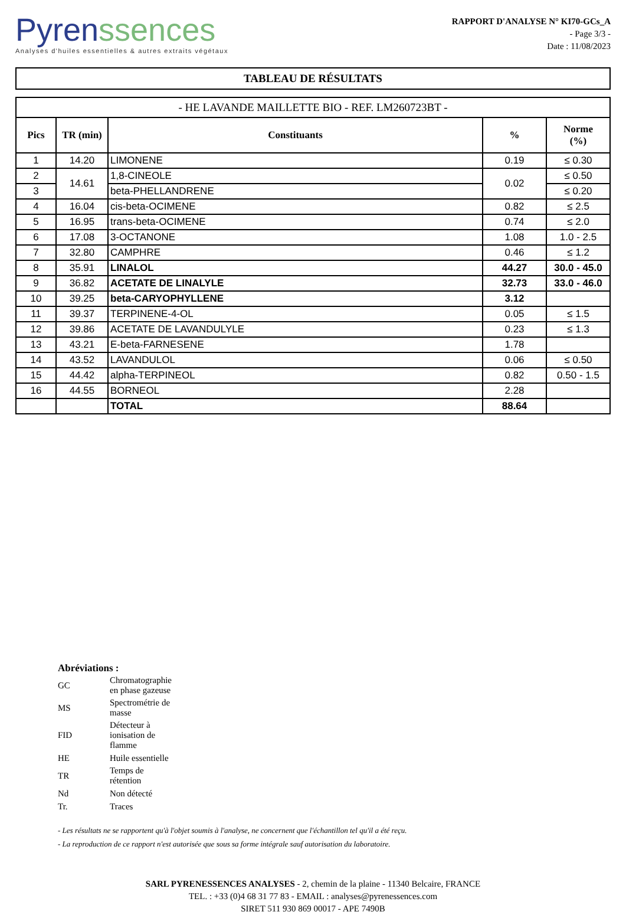Pyren ssences
Analyses d'huiles essentielles & autres extraits végétaux
RAPPORT D'ANALYSE N° KI70-GCs_A
- Page 3/3 -
Date : 11/08/2023
TABLEAU DE RÉSULTATS
| - HE LAVANDE MAILLETTE BIO - REF. LM260723BT - | | | | |
| Pics | TR (min) | Constituants | % | Norme (%) |
| 1 | 14.20 | LIMONENE | 0.19 | ≤ 0.30 |
| 2 | 14.61 | 1,8-CINEOLE | 0.02 | ≤ 0.50 |
| 3 | | beta-PHELLANDRENE | | ≤ 0.20 |
| 4 | 16.04 | cis-beta-OCIMENE | 0.82 | ≤ 2.5 |
| 5 | 16.95 | trans-beta-OCIMENE | 0.74 | ≤ 2.0 |
| 6 | 17.08 | 3-OCTANONE | 1.08 | 1.0 - 2.5 |
| 7 | 32.80 | CAMPHRE | 0.46 | ≤ 1.2 |
| 8 | 35.91 | LINALOL | 44.27 | 30.0 - 45.0 |
| 9 | 36.82 | ACETATE DE LINALYLE | 32.73 | 33.0 - 46.0 |
| 10 | 39.25 | beta-CARYOPHYLLENE | 3.12 | |
| 11 | 39.37 | TERPINENE-4-OL | 0.05 | ≤ 1.5 |
| 12 | 39.86 | ACETATE DE LAVANDULYLE | 0.23 | ≤ 1.3 |
| 13 | 43.21 | E-beta-FARNESENE | 1.78 | |
| 14 | 43.52 | LAVANDULOL | 0.06 | ≤ 0.50 |
| 15 | 44.42 | alpha-TERPINEOL | 0.82 | 0.50 - 1.5 |
| 16 | 44.55 | BORNEOL | 2.28 | |
| | | TOTAL | 88.64 | |
Abréviations :
| GC | Chromatographie en phase gazeuse |
| MS | Spectrométrie de masse |
| FID | Détecteur à ionisation de flamme |
| HE | Huile essentielle |
| TR | Temps de rétention |
| Nd | Non détecté |
| Tr. | Traces |
- Les résultats ne se rapportent qu'à l'objet soumis à l'analyse, ne concernent que l'échantillon tel qu'il a été reçu.
- La reproduction de ce rapport n'est autorisée que sous sa forme intégrale sauf autorisation du laboratoire.
SARL PYRENESSENCES ANALYSES - 2, chemin de la plaine - 11340 Belcaire, FRANCE
TEL. : +33 (0)4 68 31 77 83 - EMAIL : analyses@pyrenessences.com
SIRET 511 930 869 00017 - APE 7490B